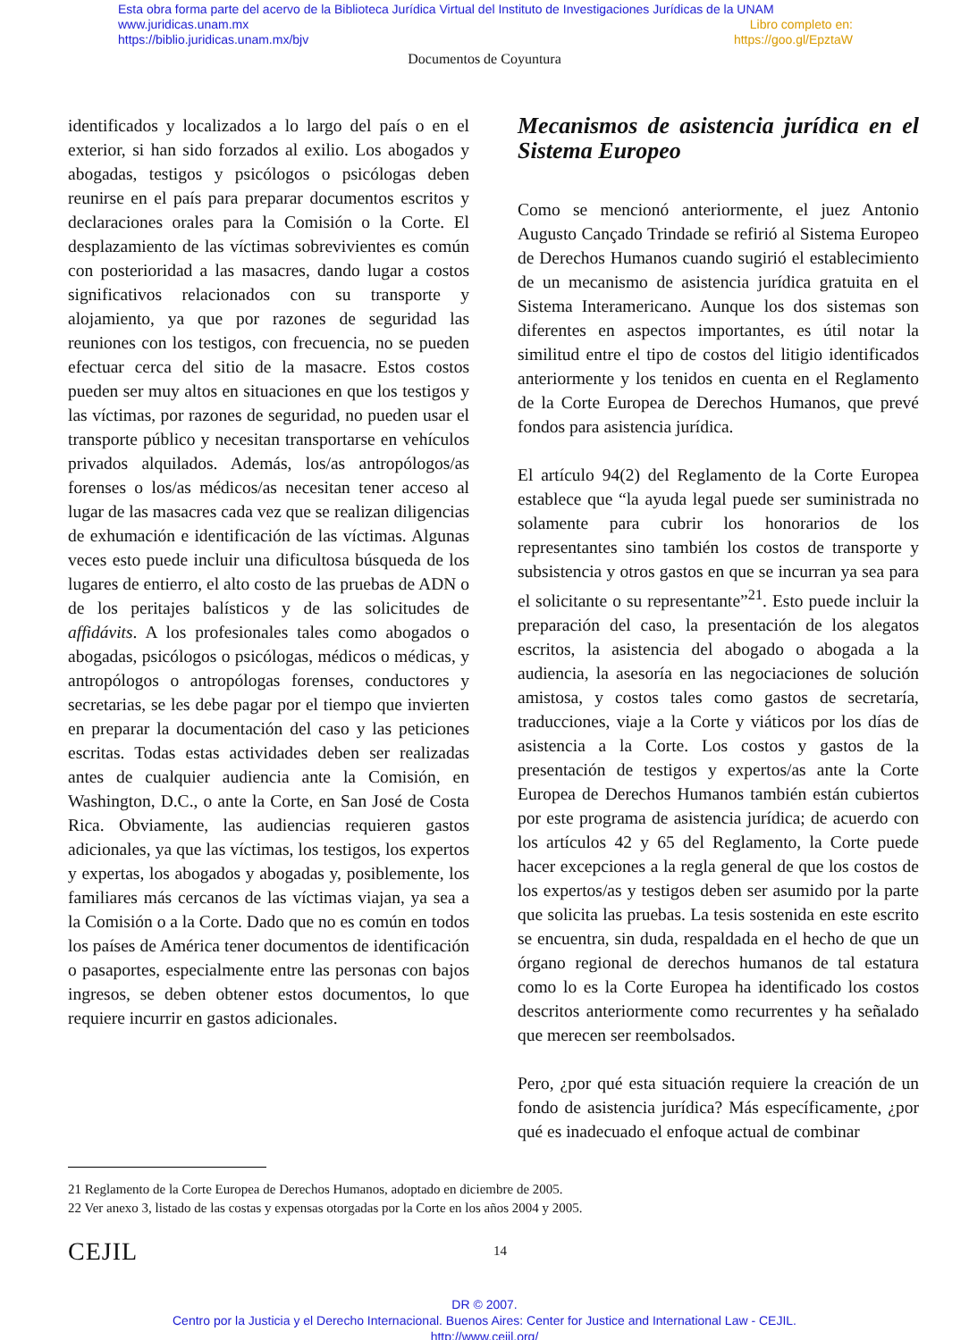Esta obra forma parte del acervo de la Biblioteca Jurídica Virtual del Instituto de Investigaciones Jurídicas de la UNAM
www.juridicas.unam.mx Libro completo en:
https://biblio.juridicas.unam.mx/bjv https://goo.gl/EpztaW
Documentos de Coyuntura
identificados y localizados a lo largo del país o en el exterior, si han sido forzados al exilio. Los abogados y abogadas, testigos y psicólogos o psicólogas deben reunirse en el país para preparar documentos escritos y declaraciones orales para la Comisión o la Corte. El desplazamiento de las víctimas sobrevivientes es común con posterioridad a las masacres, dando lugar a costos significativos relacionados con su transporte y alojamiento, ya que por razones de seguridad las reuniones con los testigos, con frecuencia, no se pueden efectuar cerca del sitio de la masacre. Estos costos pueden ser muy altos en situaciones en que los testigos y las víctimas, por razones de seguridad, no pueden usar el transporte público y necesitan transportarse en vehículos privados alquilados. Además, los/as antropólogos/as forenses o los/as médicos/as necesitan tener acceso al lugar de las masacres cada vez que se realizan diligencias de exhumación e identificación de las víctimas. Algunas veces esto puede incluir una dificultosa búsqueda de los lugares de entierro, el alto costo de las pruebas de ADN o de los peritajes balísticos y de las solicitudes de affidávits. A los profesionales tales como abogados o abogadas, psicólogos o psicólogas, médicos o médicas, y antropólogos o antropólogas forenses, conductores y secretarias, se les debe pagar por el tiempo que invierten en preparar la documentación del caso y las peticiones escritas. Todas estas actividades deben ser realizadas antes de cualquier audiencia ante la Comisión, en Washington, D.C., o ante la Corte, en San José de Costa Rica. Obviamente, las audiencias requieren gastos adicionales, ya que las víctimas, los testigos, los expertos y expertas, los abogados y abogadas y, posiblemente, los familiares más cercanos de las víctimas viajan, ya sea a la Comisión o a la Corte. Dado que no es común en todos los países de América tener documentos de identificación o pasaportes, especialmente entre las personas con bajos ingresos, se deben obtener estos documentos, lo que requiere incurrir en gastos adicionales.
Mecanismos de asistencia jurídica en el Sistema Europeo
Como se mencionó anteriormente, el juez Antonio Augusto Cançado Trindade se refirió al Sistema Europeo de Derechos Humanos cuando sugirió el establecimiento de un mecanismo de asistencia jurídica gratuita en el Sistema Interamericano. Aunque los dos sistemas son diferentes en aspectos importantes, es útil notar la similitud entre el tipo de costos del litigio identificados anteriormente y los tenidos en cuenta en el Reglamento de la Corte Europea de Derechos Humanos, que prevé fondos para asistencia jurídica.
El artículo 94(2) del Reglamento de la Corte Europea establece que “la ayuda legal puede ser suministrada no solamente para cubrir los honorarios de los representantes sino también los costos de transporte y subsistencia y otros gastos en que se incurran ya sea para el solicitante o su representante”<sup>21</sup>. Esto puede incluir la preparación del caso, la presentación de los alegatos escritos, la asistencia del abogado o abogada a la audiencia, la asesoría en las negociaciones de solución amistosa, y costos tales como gastos de secretaría, traducciones, viaje a la Corte y viáticos por los días de asistencia a la Corte. Los costos y gastos de la presentación de testigos y expertos/as ante la Corte Europea de Derechos Humanos también están cubiertos por este programa de asistencia jurídica; de acuerdo con los artículos 42 y 65 del Reglamento, la Corte puede hacer excepciones a la regla general de que los costos de los expertos/as y testigos deben ser asumido por la parte que solicita las pruebas. La tesis sostenida en este escrito se encuentra, sin duda, respaldada en el hecho de que un órgano regional de derechos humanos de tal estatura como lo es la Corte Europea ha identificado los costos descritos anteriormente como recurrentes y ha señalado que merecen ser reembolsados.
Pero, ¿por qué esta situación requiere la creación de un fondo de asistencia jurídica? Más específicamente, ¿por qué es inadecuado el enfoque actual de combinar
21 Reglamento de la Corte Europea de Derechos Humanos, adoptado en diciembre de 2005.
22 Ver anexo 3, listado de las costas y expensas otorgadas por la Corte en los años 2004 y 2005.
CEJIL 14
DR © 2007.
Centro por la Justicia y el Derecho Internacional. Buenos Aires: Center for Justice and International Law - CEJIL.
http://www.cejil.org/